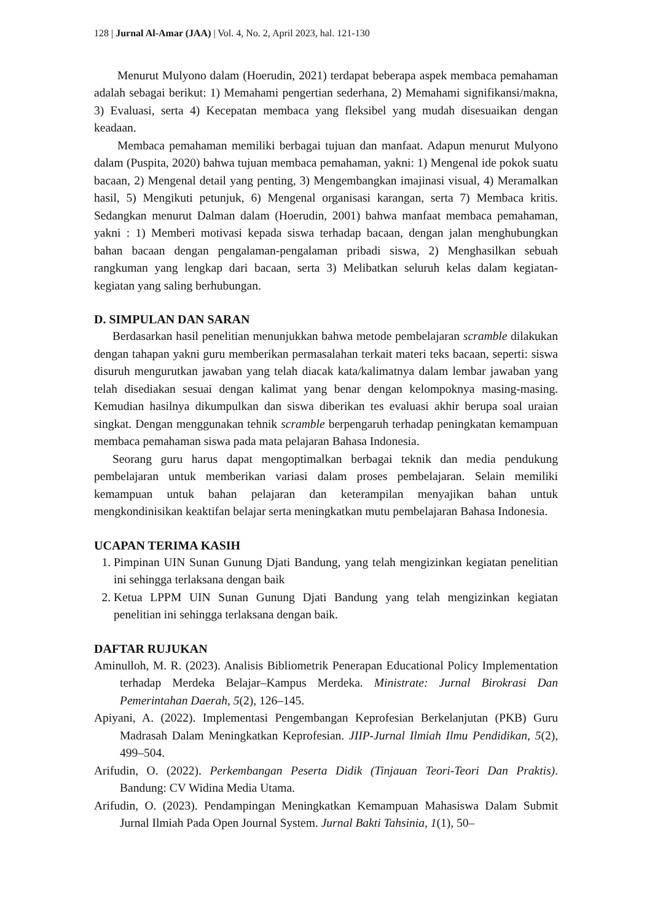128 | Jurnal Al-Amar (JAA) | Vol. 4, No. 2, April 2023, hal. 121-130
Menurut Mulyono dalam (Hoerudin, 2021) terdapat beberapa aspek membaca pemahaman adalah sebagai berikut: 1) Memahami pengertian sederhana, 2) Memahami signifikansi/makna, 3) Evaluasi, serta 4) Kecepatan membaca yang fleksibel yang mudah disesuaikan dengan keadaan.
Membaca pemahaman memiliki berbagai tujuan dan manfaat. Adapun menurut Mulyono dalam (Puspita, 2020) bahwa tujuan membaca pemahaman, yakni: 1) Mengenal ide pokok suatu bacaan, 2) Mengenal detail yang penting, 3) Mengembangkan imajinasi visual, 4) Meramalkan hasil, 5) Mengikuti petunjuk, 6) Mengenal organisasi karangan, serta 7) Membaca kritis. Sedangkan menurut Dalman dalam (Hoerudin, 2001) bahwa manfaat membaca pemahaman, yakni : 1) Memberi motivasi kepada siswa terhadap bacaan, dengan jalan menghubungkan bahan bacaan dengan pengalaman-pengalaman pribadi siswa, 2) Menghasilkan sebuah rangkuman yang lengkap dari bacaan, serta 3) Melibatkan seluruh kelas dalam kegiatan-kegiatan yang saling berhubungan.
D. SIMPULAN DAN SARAN
Berdasarkan hasil penelitian menunjukkan bahwa metode pembelajaran scramble dilakukan dengan tahapan yakni guru memberikan permasalahan terkait materi teks bacaan, seperti: siswa disuruh mengurutkan jawaban yang telah diacak kata/kalimatnya dalam lembar jawaban yang telah disediakan sesuai dengan kalimat yang benar dengan kelompoknya masing-masing. Kemudian hasilnya dikumpulkan dan siswa diberikan tes evaluasi akhir berupa soal uraian singkat. Dengan menggunakan tehnik scramble berpengaruh terhadap peningkatan kemampuan membaca pemahaman siswa pada mata pelajaran Bahasa Indonesia.
Seorang guru harus dapat mengoptimalkan berbagai teknik dan media pendukung pembelajaran untuk memberikan variasi dalam proses pembelajaran. Selain memiliki kemampuan untuk bahan pelajaran dan keterampilan menyajikan bahan untuk mengkondinisikan keaktifan belajar serta meningkatkan mutu pembelajaran Bahasa Indonesia.
UCAPAN TERIMA KASIH
1. Pimpinan UIN Sunan Gunung Djati Bandung, yang telah mengizinkan kegiatan penelitian ini sehingga terlaksana dengan baik
2. Ketua LPPM UIN Sunan Gunung Djati Bandung yang telah mengizinkan kegiatan penelitian ini sehingga terlaksana dengan baik.
DAFTAR RUJUKAN
Aminulloh, M. R. (2023). Analisis Bibliometrik Penerapan Educational Policy Implementation terhadap Merdeka Belajar–Kampus Merdeka. Ministrate: Jurnal Birokrasi Dan Pemerintahan Daerah, 5(2), 126–145.
Apiyani, A. (2022). Implementasi Pengembangan Keprofesian Berkelanjutan (PKB) Guru Madrasah Dalam Meningkatkan Keprofesian. JIIP-Jurnal Ilmiah Ilmu Pendidikan, 5(2), 499–504.
Arifudin, O. (2022). Perkembangan Peserta Didik (Tinjauan Teori-Teori Dan Praktis). Bandung: CV Widina Media Utama.
Arifudin, O. (2023). Pendampingan Meningkatkan Kemampuan Mahasiswa Dalam Submit Jurnal Ilmiah Pada Open Journal System. Jurnal Bakti Tahsinia, 1(1), 50–